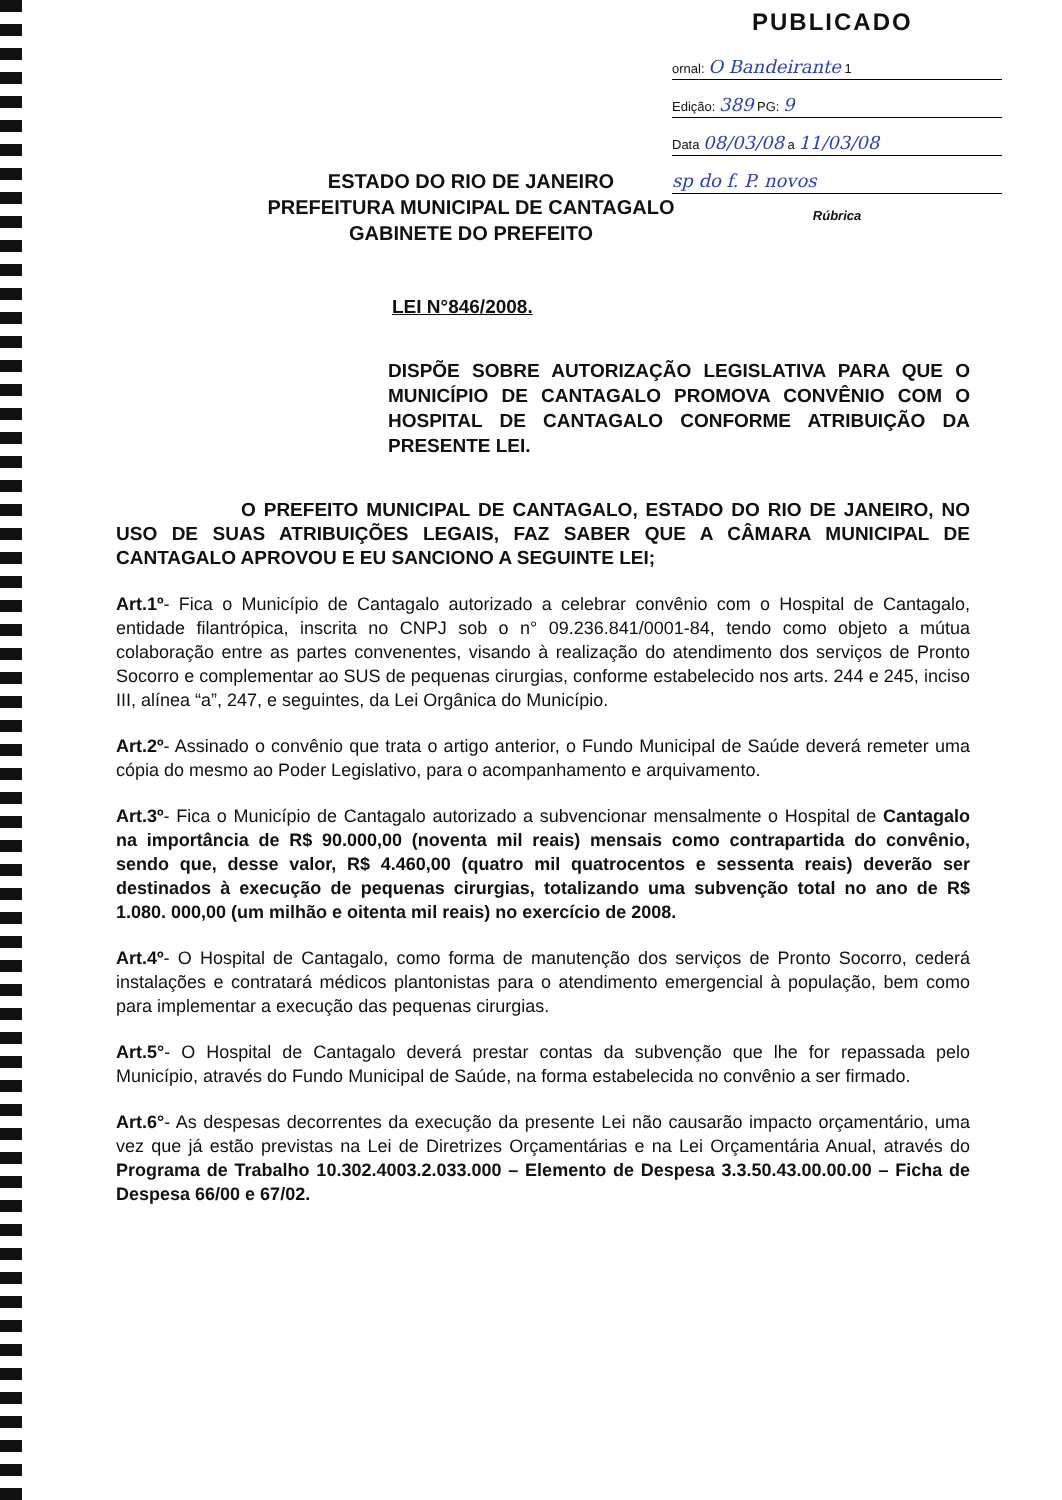PUBLICADO
ornal: O Bandeirante 1
Edição: 389 PG: 9
Data 08/03/08 a 11/03/08
sp do f. P. novos
Rúbrica
ESTADO DO RIO DE JANEIRO
PREFEITURA MUNICIPAL DE CANTAGALO
GABINETE DO PREFEITO
LEI N°846/2008.
DISPÕE SOBRE AUTORIZAÇÃO LEGISLATIVA PARA QUE O MUNICÍPIO DE CANTAGALO PROMOVA CONVÊNIO COM O HOSPITAL DE CANTAGALO CONFORME ATRIBUIÇÃO DA PRESENTE LEI.
O PREFEITO MUNICIPAL DE CANTAGALO, ESTADO DO RIO DE JANEIRO, NO USO DE SUAS ATRIBUIÇÕES LEGAIS, FAZ SABER QUE A CÂMARA MUNICIPAL DE CANTAGALO APROVOU E EU SANCIONO A SEGUINTE LEI;
Art.1º- Fica o Município de Cantagalo autorizado a celebrar convênio com o Hospital de Cantagalo, entidade filantrópica, inscrita no CNPJ sob o n° 09.236.841/0001-84, tendo como objeto a mútua colaboração entre as partes convenentes, visando à realização do atendimento dos serviços de Pronto Socorro e complementar ao SUS de pequenas cirurgias, conforme estabelecido nos arts. 244 e 245, inciso III, alínea “a”, 247, e seguintes, da Lei Orgânica do Município.
Art.2º- Assinado o convênio que trata o artigo anterior, o Fundo Municipal de Saúde deverá remeter uma cópia do mesmo ao Poder Legislativo, para o acompanhamento e arquivamento.
Art.3º- Fica o Município de Cantagalo autorizado a subvencionar mensalmente o Hospital de Cantagalo na importância de R$ 90.000,00 (noventa mil reais) mensais como contrapartida do convênio, sendo que, desse valor, R$ 4.460,00 (quatro mil quatrocentos e sessenta reais) deverão ser destinados à execução de pequenas cirurgias, totalizando uma subvenção total no ano de R$ 1.080. 000,00 (um milhão e oitenta mil reais) no exercício de 2008.
Art.4º- O Hospital de Cantagalo, como forma de manutenção dos serviços de Pronto Socorro, cederá instalações e contratará médicos plantonistas para o atendimento emergencial à população, bem como para implementar a execução das pequenas cirurgias.
Art.5°- O Hospital de Cantagalo deverá prestar contas da subvenção que lhe for repassada pelo Município, através do Fundo Municipal de Saúde, na forma estabelecida no convênio a ser firmado.
Art.6°- As despesas decorrentes da execução da presente Lei não causarão impacto orçamentário, uma vez que já estão previstas na Lei de Diretrizes Orçamentárias e na Lei Orçamentária Anual, através do Programa de Trabalho 10.302.4003.2.033.000 – Elemento de Despesa 3.3.50.43.00.00.00 – Ficha de Despesa 66/00 e 67/02.